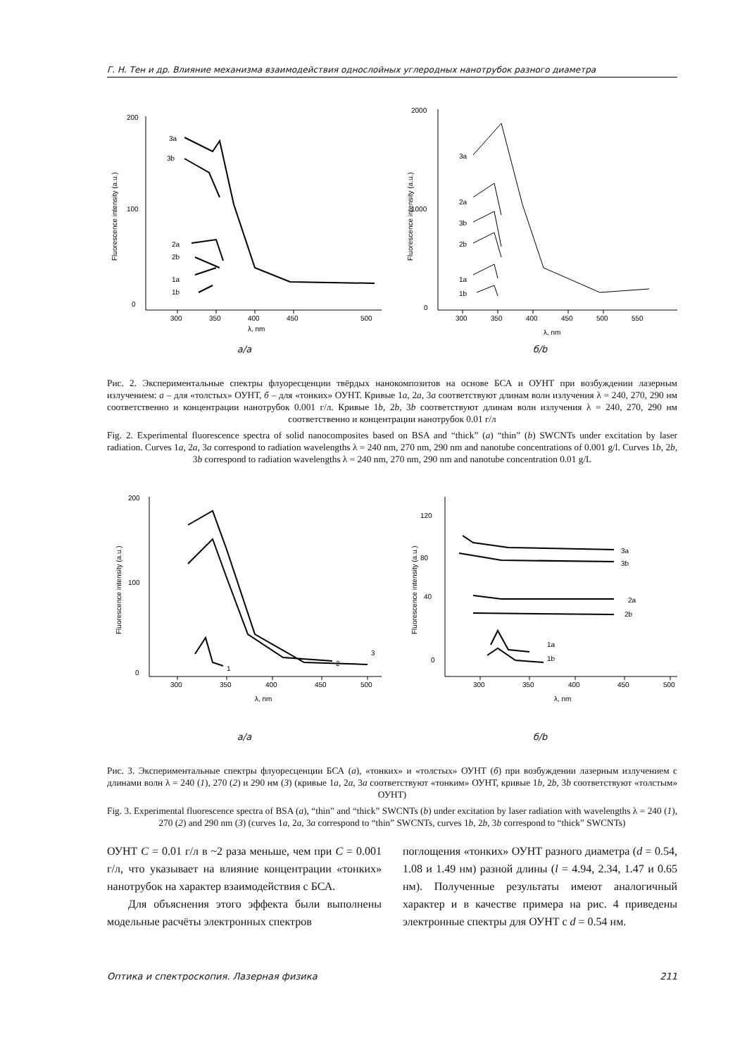Г. Н. Тен и др. Влияние механизма взаимодействия однослойных углеродных нанотрубок разного диаметра
200
100
0
300
350
400
450
500
λ, nm
Fluorescence intensity (a.u.)
3a
3b
2a
2b
1a
1b
a/a
2000
1000
0
300
350
400
450
500
550
λ, nm
Fluorescence intensity (a.u.)
3a
2a
3b
2b
1a
1b
б/b
Рис. 2. Экспериментальные спектры флуоресценции твёрдых нанокомпозитов на основе БСА и ОУНТ при возбуждении лазерным излучением: а – для «толстых» ОУНТ, б – для «тонких» ОУНТ. Кривые 1a, 2a, 3a соответствуют длинам волн излучения λ = 240, 270, 290 нм соответственно и концентрации нанотрубок 0.001 г/л. Кривые 1b, 2b, 3b соответствуют длинам волн излучения λ = 240, 270, 290 нм соответственно и концентрации нанотрубок 0.01 г/л
Fig. 2. Experimental fluorescence spectra of solid nanocomposites based on BSA and “thick” (a) “thin” (b) SWCNTs under excitation by laser radiation. Curves 1a, 2a, 3a correspond to radiation wavelengths λ = 240 nm, 270 nm, 290 nm and nanotube concentrations of 0.001 g/l. Curves 1b, 2b, 3b correspond to radiation wavelengths λ = 240 nm, 270 nm, 290 nm and nanotube concentration 0.01 g/L
200
100
0
300
350
400
450
500
λ, nm
Fluorescence intensity (a.u.)
3
2
1
a/a
120
80
40
0
300
350
400
450
500
λ, nm
Fluorescence intensity (a.u.)
3a
3b
2a
2b
1a
1b
б/b
Рис. 3. Экспериментальные спектры флуоресценции БСА (а), «тонких» и «толстых» ОУНТ (б) при возбуждении лазерным излучением с длинами волн λ = 240 (1), 270 (2) и 290 нм (3) (кривые 1a, 2a, 3a соответствуют «тонким» ОУНТ, кривые 1b, 2b, 3b соответствуют «толстым» ОУНТ)
Fig. 3. Experimental fluorescence spectra of BSA (a), “thin” and “thick” SWCNTs (b) under excitation by laser radiation with wavelengths λ = 240 (1), 270 (2) and 290 nm (3) (curves 1a, 2a, 3a correspond to “thin” SWCNTs, curves 1b, 2b, 3b correspond to “thick” SWCNTs)
ОУНТ C = 0.01 г/л в ~2 раза меньше, чем при C = 0.001 г/л, что указывает на влияние концентрации «тонких» нанотрубок на характер взаимодействия с БСА.
Для объяснения этого эффекта были выполнены модельные расчёты электронных спектров
поглощения «тонких» ОУНТ разного диаметра (d = 0.54, 1.08 и 1.49 нм) разной длины (l = 4.94, 2.34, 1.47 и 0.65 нм). Полученные результаты имеют аналогичный характер и в качестве примера на рис. 4 приведены электронные спектры для ОУНТ с d = 0.54 нм.
Оптика и спектроскопия. Лазерная физика 211